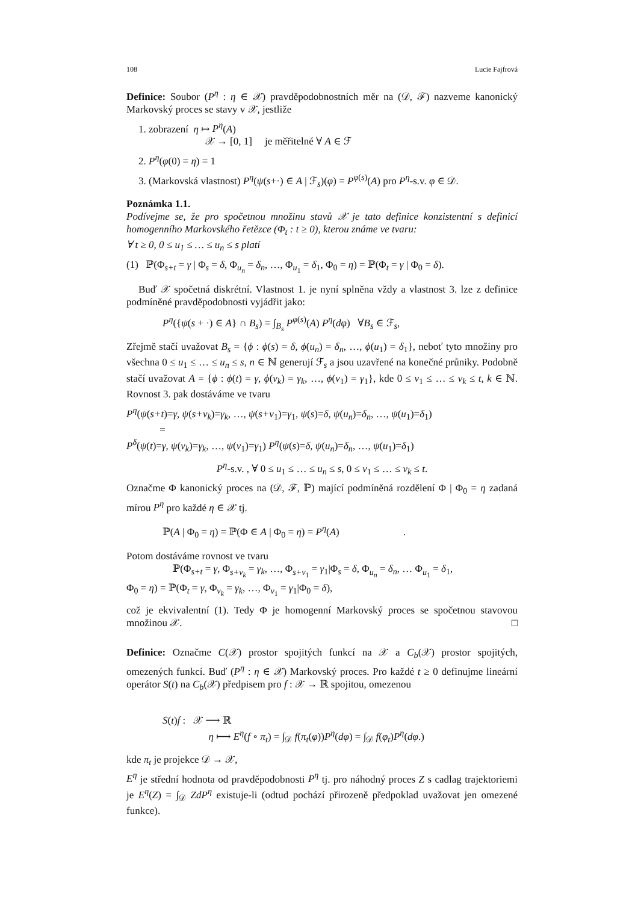108 Lucie Fajfrová
Definice: Soubor (P<sup>η</sup> : η ∈ 𝒳) pravděpodobnostních měr na (𝒟, ℱ) nazveme kanonický Markovský proces se stavy v 𝒳, jestliže
1. zobrazení η ↦ P<sup>η</sup>(A)
𝒳 → [0, 1] je měřitelné ∀ A ∈ ℱ
2. P<sup>η</sup>(φ(0) = η) = 1
3. (Markovská vlastnost) P<sup>η</sup>(ψ(s+·) ∈ A | ℱ<sub>s</sub>)(φ) = P<sup>φ(s)</sup>(A) pro P<sup>η</sup>-s.v. φ ∈ 𝒟.
Poznámka 1.1.
Podívejme se, že pro spočetnou množinu stavů 𝒳 je tato definice konzistentní s definicí homogenního Markovského řetězce (Φ<sub>t</sub> : t ≥ 0), kterou známe ve tvaru:
∀ t ≥ 0, 0 ≤ u<sub>1</sub> ≤ … ≤ u<sub>n</sub> ≤ s platí
(1) ℙ(Φ<sub>s+t</sub> = γ | Φ<sub>s</sub> = δ, Φ<sub>u<sub>n</sub></sub> = δ<sub>n</sub>, …, Φ<sub>u<sub>1</sub></sub> = δ<sub>1</sub>, Φ<sub>0</sub> = η) = ℙ(Φ<sub>t</sub> = γ | Φ<sub>0</sub> = δ).
Buď 𝒳 spočetná diskrétní. Vlastnost 1. je nyní splněna vždy a vlastnost 3. lze z definice podmíněné pravděpodobnosti vyjádřit jako:
P<sup>η</sup>({ψ(s + ·) ∈ A} ∩ B<sub>s</sub>) = ∫<sub>B<sub>s</sub></sub> P<sup>φ(s)</sup>(A) P<sup>η</sup>(dφ) ∀B<sub>s</sub> ∈ ℱ<sub>s</sub>,
Zřejmě stačí uvažovat B<sub>s</sub> = {ϕ : ϕ(s) = δ, ϕ(u<sub>n</sub>) = δ<sub>n</sub>, …, ϕ(u<sub>1</sub>) = δ<sub>1</sub>}, neboť tyto množiny pro všechna 0 ≤ u<sub>1</sub> ≤ … ≤ u<sub>n</sub> ≤ s, n ∈ ℕ generují ℱ<sub>s</sub> a jsou uzavřené na konečné průniky. Podobně stačí uvažovat A = {ϕ : ϕ(t) = γ, ϕ(v<sub>k</sub>) = γ<sub>k</sub>, …, ϕ(v<sub>1</sub>) = γ<sub>1</sub>}, kde 0 ≤ v<sub>1</sub> ≤ … ≤ v<sub>k</sub> ≤ t, k ∈ ℕ. Rovnost 3. pak dostáváme ve tvaru
P<sup>η</sup>(ψ(s+t)=γ, ψ(s+v<sub>k</sub>)=γ<sub>k</sub>, …, ψ(s+v<sub>1</sub>)=γ<sub>1</sub>, ψ(s)=δ, ψ(u<sub>n</sub>)=δ<sub>n</sub>, …, ψ(u<sub>1</sub>)=δ<sub>1</sub>)
=
P<sup>δ</sup>(ψ(t)=γ, ψ(v<sub>k</sub>)=γ<sub>k</sub>, …, ψ(v<sub>1</sub>)=γ<sub>1</sub>) P<sup>η</sup>(ψ(s)=δ, ψ(u<sub>n</sub>)=δ<sub>n</sub>, …, ψ(u<sub>1</sub>)=δ<sub>1</sub>)
P<sup>η</sup>-s.v. , ∀ 0 ≤ u<sub>1</sub> ≤ … ≤ u<sub>n</sub> ≤ s, 0 ≤ v<sub>1</sub> ≤ … ≤ v<sub>k</sub> ≤ t.
Označme Φ kanonický proces na (𝒟, ℱ, ℙ) mající podmíněná rozdělení Φ | Φ<sub>0</sub> = η zadaná mírou P<sup>η</sup> pro každé η ∈ 𝒳 tj.
ℙ(A | Φ<sub>0</sub> = η) = ℙ(Φ ∈ A | Φ<sub>0</sub> = η) = P<sup>η</sup>(A) .
Potom dostáváme rovnost ve tvaru
ℙ(Φ<sub>s+t</sub> = γ, Φ<sub>s+v<sub>k</sub></sub> = γ<sub>k</sub>, …, Φ<sub>s+v<sub>1</sub></sub> = γ<sub>1</sub>|Φ<sub>s</sub> = δ, Φ<sub>u<sub>n</sub></sub> = δ<sub>n</sub>, … Φ<sub>u<sub>1</sub></sub> = δ<sub>1</sub>,
Φ<sub>0</sub> = η) = ℙ(Φ<sub>t</sub> = γ, Φ<sub>v<sub>k</sub></sub> = γ<sub>k</sub>, …, Φ<sub>v<sub>1</sub></sub> = γ<sub>1</sub>|Φ<sub>0</sub> = δ),
což je ekvivalentní (1). Tedy Φ je homogenní Markovský proces se spočetnou stavovou množinou 𝒳. □
Definice: Označme C(𝒳) prostor spojitých funkcí na 𝒳 a C<sub>b</sub>(𝒳) prostor spojitých, omezených funkcí. Buď (P<sup>η</sup> : η ∈ 𝒳) Markovský proces. Pro každé t ≥ 0 definujme lineární operátor S(t) na C<sub>b</sub>(𝒳) předpisem pro f : 𝒳 → ℝ spojitou, omezenou
S(t)f : 𝒳 ⟶ ℝ
η ⟼ E<sup>η</sup>(f ∘ π<sub>t</sub>) = ∫<sub>𝒟</sub> f(π<sub>t</sub>(φ))P<sup>η</sup>(dφ) = ∫<sub>𝒟</sub> f(φ<sub>t</sub>)P<sup>η</sup>(dφ.)
kde π<sub>t</sub> je projekce 𝒟 → 𝒳,
E<sup>η</sup> je střední hodnota od pravděpodobnosti P<sup>η</sup> tj. pro náhodný proces Z s cadlag trajektoriemi je E<sup>η</sup>(Z) = ∫<sub>𝒟</sub> ZdP<sup>η</sup> existuje-li (odtud pochází přirozeně předpoklad uvažovat jen omezené funkce).